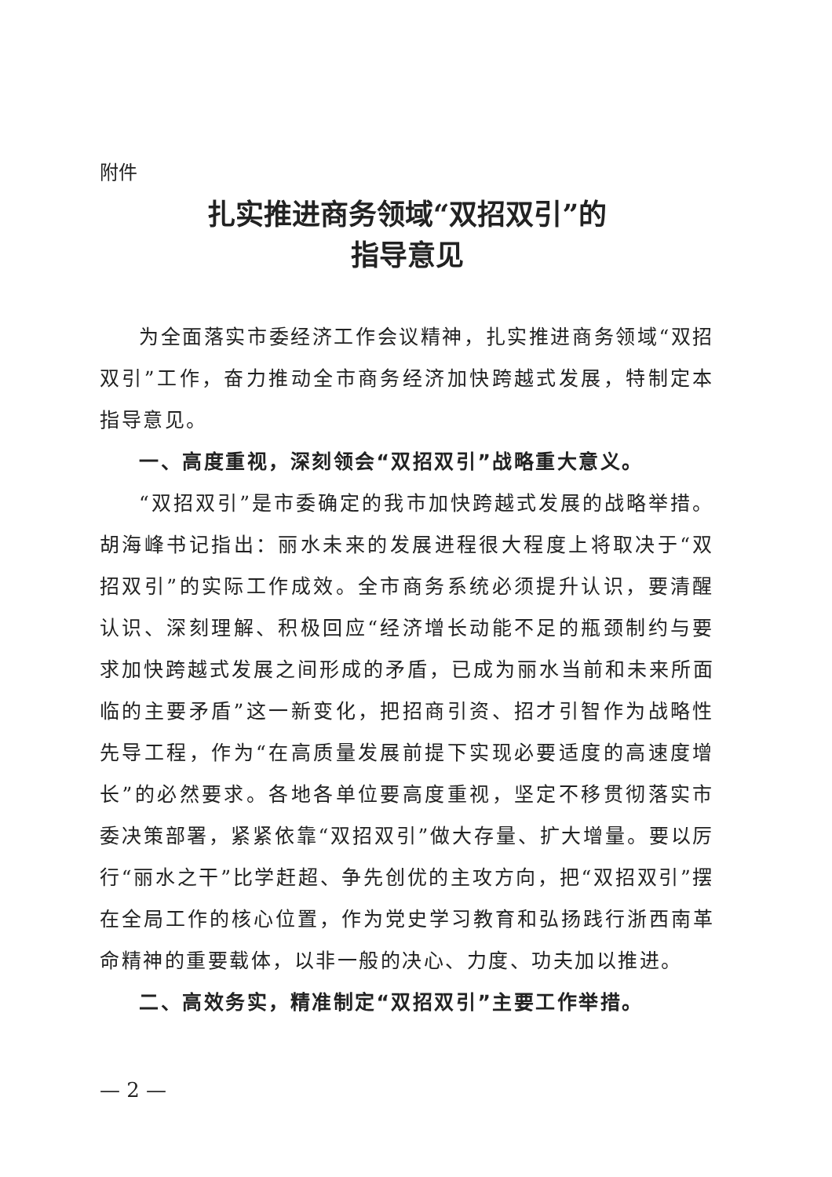附件
扎实推进商务领域“双招双引”的
指导意见
为全面落实市委经济工作会议精神，扎实推进商务领域“双招双引”工作，奋力推动全市商务经济加快跨越式发展，特制定本指导意见。
一、高度重视，深刻领会“双招双引”战略重大意义。
“双招双引”是市委确定的我市加快跨越式发展的战略举措。胡海峰书记指出：丽水未来的发展进程很大程度上将取决于“双招双引”的实际工作成效。全市商务系统必须提升认识，要清醒认识、深刻理解、积极回应“经济增长动能不足的瓶颈制约与要求加快跨越式发展之间形成的矛盾，已成为丽水当前和未来所面临的主要矛盾”这一新变化，把招商引资、招才引智作为战略性先导工程，作为“在高质量发展前提下实现必要适度的高速度增长”的必然要求。各地各单位要高度重视，坚定不移贯彻落实市委决策部署，紧紧依靠“双招双引”做大存量、扩大增量。要以厉行“丽水之干”比学赶超、争先创优的主攻方向，把“双招双引”摆在全局工作的核心位置，作为党史学习教育和弘扬践行浙西南革命精神的重要载体，以非一般的决心、力度、功夫加以推进。
二、高效务实，精准制定“双招双引”主要工作举措。
— 2 —